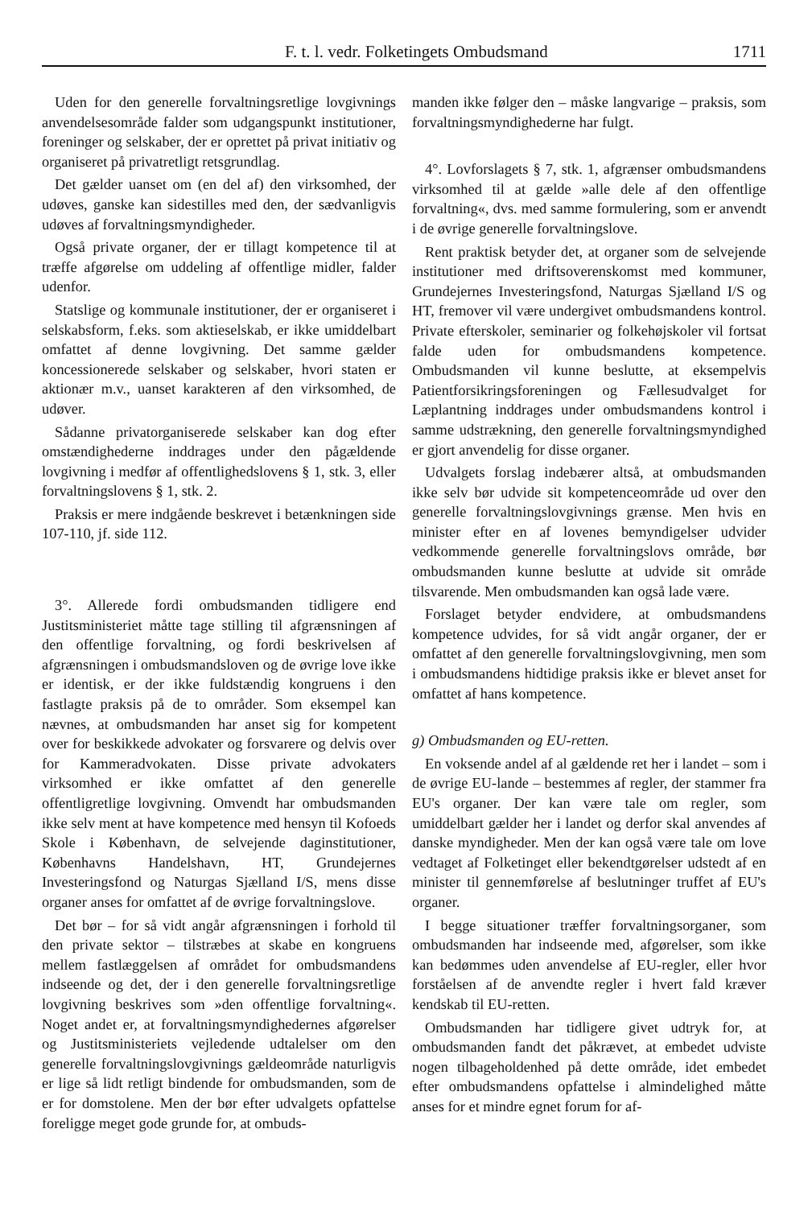F. t. l. vedr. Folketingets Ombudsmand 1711
Uden for den generelle forvaltningsretlige lovgivnings anvendelsesområde falder som udgangspunkt institutioner, foreninger og selskaber, der er oprettet på privat initiativ og organiseret på privatretligt retsgrundlag.
Det gælder uanset om (en del af) den virksomhed, der udøves, ganske kan sidestilles med den, der sædvanligvis udøves af forvaltningsmyndigheder.
Også private organer, der er tillagt kompetence til at træffe afgørelse om uddeling af offentlige midler, falder udenfor.
Statslige og kommunale institutioner, der er organiseret i selskabsform, f.eks. som aktieselskab, er ikke umiddelbart omfattet af denne lovgivning. Det samme gælder koncessionerede selskaber og selskaber, hvori staten er aktionær m.v., uanset karakteren af den virksomhed, de udøver.
Sådanne privatorganiserede selskaber kan dog efter omstændighederne inddrages under den pågældende lovgivning i medfør af offentlighedslovens § 1, stk. 3, eller forvaltningslovens § 1, stk. 2.
Praksis er mere indgående beskrevet i betænkningen side 107-110, jf. side 112.
3°. Allerede fordi ombudsmanden tidligere end Justitsministeriet måtte tage stilling til afgrænsningen af den offentlige forvaltning, og fordi beskrivelsen af afgrænsningen i ombudsmandsloven og de øvrige love ikke er identisk, er der ikke fuldstændig kongruens i den fastlagte praksis på de to områder. Som eksempel kan nævnes, at ombudsmanden har anset sig for kompetent over for beskikkede advokater og forsvarere og delvis over for Kammeradvokaten. Disse private advokaters virksomhed er ikke omfattet af den generelle offentligretlige lovgivning. Omvendt har ombudsmanden ikke selv ment at have kompetence med hensyn til Kofoeds Skole i København, de selvejende daginstitutioner, Københavns Handelshavn, HT, Grundejernes Investeringsfond og Naturgas Sjælland I/S, mens disse organer anses for omfattet af de øvrige forvaltningslove.
Det bør – for så vidt angår afgrænsningen i forhold til den private sektor – tilstræbes at skabe en kongruens mellem fastlæggelsen af området for ombudsmandens indseende og det, der i den generelle forvaltningsretlige lovgivning beskrives som »den offentlige forvaltning«. Noget andet er, at forvaltningsmyndighedernes afgørelser og Justitsministeriets vejledende udtalelser om den generelle forvaltningslovgivnings gældeområde naturligvis er lige så lidt retligt bindende for ombudsmanden, som de er for domstolene. Men der bør efter udvalgets opfattelse foreligge meget gode grunde for, at ombuds-
manden ikke følger den – måske langvarige – praksis, som forvaltningsmyndighederne har fulgt.
4°. Lovforslagets § 7, stk. 1, afgrænser ombudsmandens virksomhed til at gælde »alle dele af den offentlige forvaltning«, dvs. med samme formulering, som er anvendt i de øvrige generelle forvaltningslove.
Rent praktisk betyder det, at organer som de selvejende institutioner med driftsoverenskomst med kommuner, Grundejernes Investeringsfond, Naturgas Sjælland I/S og HT, fremover vil være undergivet ombudsmandens kontrol. Private efterskoler, seminarier og folkehøjskoler vil fortsat falde uden for ombudsmandens kompetence. Ombudsmanden vil kunne beslutte, at eksempelvis Patientforsikringsforeningen og Fællesudvalget for Læplantning inddrages under ombudsmandens kontrol i samme udstrækning, den generelle forvaltningsmyndighed er gjort anvendelig for disse organer.
Udvalgets forslag indebærer altså, at ombudsmanden ikke selv bør udvide sit kompetenceområde ud over den generelle forvaltningslovgivnings grænse. Men hvis en minister efter en af lovenes bemyndigelser udvider vedkommende generelle forvaltningslovs område, bør ombudsmanden kunne beslutte at udvide sit område tilsvarende. Men ombudsmanden kan også lade være.
Forslaget betyder endvidere, at ombudsmandens kompetence udvides, for så vidt angår organer, der er omfattet af den generelle forvaltningslovgivning, men som i ombudsmandens hidtidige praksis ikke er blevet anset for omfattet af hans kompetence.
g) Ombudsmanden og EU-retten.
En voksende andel af al gældende ret her i landet – som i de øvrige EU-lande – bestemmes af regler, der stammer fra EU's organer. Der kan være tale om regler, som umiddelbart gælder her i landet og derfor skal anvendes af danske myndigheder. Men der kan også være tale om love vedtaget af Folketinget eller bekendtgørelser udstedt af en minister til gennemførelse af beslutninger truffet af EU's organer.
I begge situationer træffer forvaltningsorganer, som ombudsmanden har indseende med, afgørelser, som ikke kan bedømmes uden anvendelse af EU-regler, eller hvor forståelsen af de anvendte regler i hvert fald kræver kendskab til EU-retten.
Ombudsmanden har tidligere givet udtryk for, at ombudsmanden fandt det påkrævet, at embedet udviste nogen tilbageholdenhed på dette område, idet embedet efter ombudsmandens opfattelse i almindelighed måtte anses for et mindre egnet forum for af-